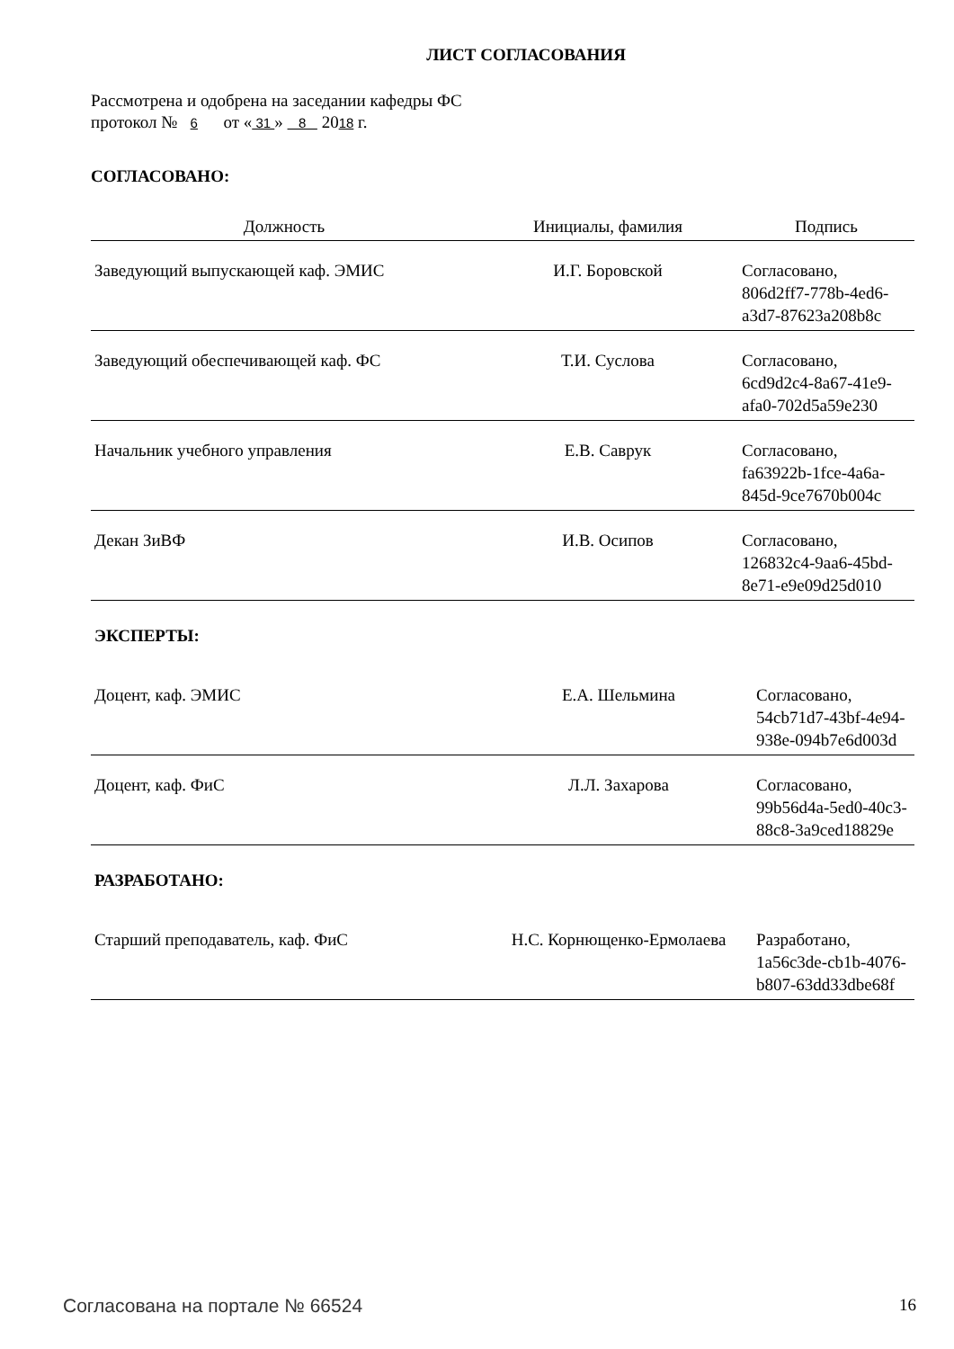ЛИСТ СОГЛАСОВАНИЯ
Рассмотрена и одобрена на заседании кафедры ФС
протокол № 6 от « 31 » 8 2018 г.
СОГЛАСОВАНО:
| Должность | Инициалы, фамилия | Подпись |
| --- | --- | --- |
| Заведующий выпускающей каф. ЭМИС | И.Г. Боровской | Согласовано, 806d2ff7-778b-4ed6- a3d7-87623a208b8c |
| Заведующий обеспечивающей каф. ФС | Т.И. Суслова | Согласовано, 6cd9d2c4-8a67-41e9- afa0-702d5a59e230 |
| Начальник учебного управления | Е.В. Саврук | Согласовано, fa63922b-1fce-4a6a- 845d-9ce7670b004c |
| Декан ЗиВФ | И.В. Осипов | Согласовано, 126832c4-9aa6-45bd- 8e71-e9e09d25d010 |
ЭКСПЕРТЫ:
| Доцент, каф. ЭМИС | Е.А. Шельмина | Согласовано, 54cb71d7-43bf-4e94- 938e-094b7e6d003d |
| Доцент, каф. ФиС | Л.Л. Захарова | Согласовано, 99b56d4a-5ed0-40c3- 88c8-3a9ced18829e |
РАЗРАБОТАНО:
| Старший преподаватель, каф. ФиС | Н.С. Корнющенко-Ермолаева | Разработано, 1a56c3de-cb1b-4076- b807-63dd33dbe68f |
Согласована на портале № 66524 16